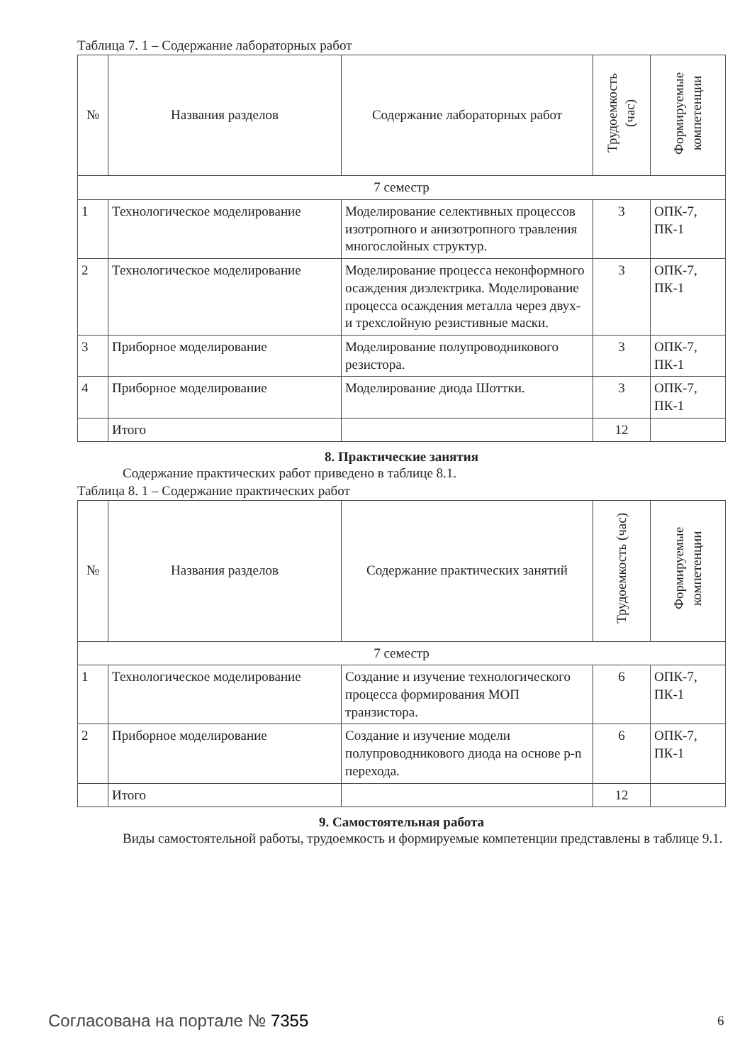Таблица 7. 1 – Содержание лабораторных работ
| № | Названия разделов | Содержание лабораторных работ | Трудоемкость (час) | Формируемые компетенции |
| --- | --- | --- | --- | --- |
| 7 семестр | | | | |
| 1 | Технологическое моделирование | Моделирование селективных процессов изотропного и анизотропного травления многослойных структур. | 3 | ОПК-7, ПК-1 |
| 2 | Технологическое моделирование | Моделирование процесса неконформного осаждения диэлектрика. Моделирование процесса осаждения металла через двух- и трехслойную резистивные маски. | 3 | ОПК-7, ПК-1 |
| 3 | Приборное моделирование | Моделирование полупроводникового резистора. | 3 | ОПК-7, ПК-1 |
| 4 | Приборное моделирование | Моделирование диода Шоттки. | 3 | ОПК-7, ПК-1 |
| | Итого | | 12 | |
8. Практические занятия
Содержание практических работ приведено в таблице 8.1.
Таблица 8. 1 – Содержание практических работ
| № | Названия разделов | Содержание практических занятий | Трудоемкость (час) | Формируемые компетенции |
| --- | --- | --- | --- | --- |
| 7 семестр | | | | |
| 1 | Технологическое моделирование | Создание и изучение технологического процесса формирования МОП транзистора. | 6 | ОПК-7, ПК-1 |
| 2 | Приборное моделирование | Создание и изучение модели полупроводникового диода на основе p-n перехода. | 6 | ОПК-7, ПК-1 |
| | Итого | | 12 | |
9. Самостоятельная работа
Виды самостоятельной работы, трудоемкость и формируемые компетенции представлены в таблице 9.1.
Согласована на портале № 7355 6